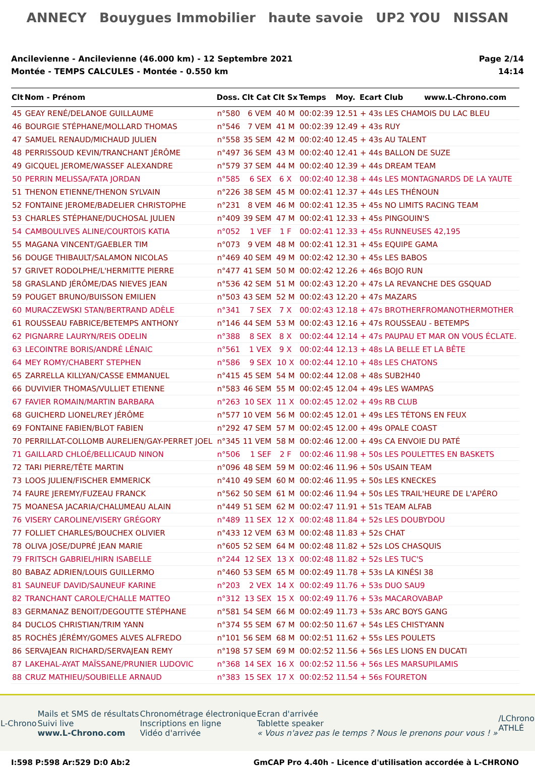ANNECY Bouygues Immobilier haute savoie UP2 YOU NISSAN
Ancilevienne - Ancilevienne (46.000 km) - 12 Septembre 2021
Montée - TEMPS CALCULES - Montée - 0.550 km
Page 2/14
14:14
| Clt | Nom - Prénom | Doss. | Clt Cat | Clt Sx | Temps | Moy. | Ecart | Club www.L-Chrono.com |
| --- | --- | --- | --- | --- | --- | --- | --- | --- |
| 45 | GEAY RENÉ/DELANOE GUILLAUME | n°580 | 6 VEM | 40 M | 00:02:39 | 12.51 | + 43s | LES CHAMOIS DU LAC BLEU |
| 46 | BOURGIE STÉPHANE/MOLLARD THOMAS | n°546 | 7 VEM | 41 M | 00:02:39 | 12.49 | + 43s | RUY |
| 47 | SAMUEL RENAUD/MICHAUD JULIEN | n°558 | 35 SEM | 42 M | 00:02:40 | 12.45 | + 43s | AU TALENT |
| 48 | PERRISSOUD KEVIN/TRANCHANT JÉRÔME | n°497 | 36 SEM | 43 M | 00:02:40 | 12.41 | + 44s | BALLON DE SUZE |
| 49 | GICQUEL JEROME/WASSEF ALEXANDRE | n°579 | 37 SEM | 44 M | 00:02:40 | 12.39 | + 44s | DREAM TEAM |
| 50 | PERRIN MELISSA/FATA JORDAN | n°585 | 6 SEX | 6 X | 00:02:40 | 12.38 | + 44s | LES MONTAGNARDS DE LA YAUTE |
| 51 | THENON ETIENNE/THENON SYLVAIN | n°226 | 38 SEM | 45 M | 00:02:41 | 12.37 | + 44s | LES THÉNOUN |
| 52 | FONTAINE JEROME/BADELIER CHRISTOPHE | n°231 | 8 VEM | 46 M | 00:02:41 | 12.35 | + 45s | NO LIMITS RACING TEAM |
| 53 | CHARLES STÉPHANE/DUCHOSAL JULIEN | n°409 | 39 SEM | 47 M | 00:02:41 | 12.33 | + 45s | PINGOUIN'S |
| 54 | CAMBOULIVES ALINE/COURTOIS KATIA | n°052 | 1 VEF | 1 F | 00:02:41 | 12.33 | + 45s | RUNNEUSES 42,195 |
| 55 | MAGANA VINCENT/GAEBLER TIM | n°073 | 9 VEM | 48 M | 00:02:41 | 12.31 | + 45s | EQUIPE GAMA |
| 56 | DOUGE THIBAULT/SALAMON NICOLAS | n°469 | 40 SEM | 49 M | 00:02:42 | 12.30 | + 45s | LES BABOS |
| 57 | GRIVET RODOLPHE/L'HERMITTE PIERRE | n°477 | 41 SEM | 50 M | 00:02:42 | 12.26 | + 46s | BOJO RUN |
| 58 | GRASLAND JÉRÔME/DAS NIEVES JEAN | n°536 | 42 SEM | 51 M | 00:02:43 | 12.20 | + 47s | LA REVANCHE DES GSQUAD |
| 59 | POUGET BRUNO/BUISSON EMILIEN | n°503 | 43 SEM | 52 M | 00:02:43 | 12.20 | + 47s | MAZARS |
| 60 | MURACZEWSKI STAN/BERTRAND ADÈLE | n°341 | 7 SEX | 7 X | 00:02:43 | 12.18 | + 47s | BROTHERFROMANOTHERMOTHER |
| 61 | ROUSSEAU FABRICE/BETEMPS ANTHONY | n°146 | 44 SEM | 53 M | 00:02:43 | 12.16 | + 47s | ROUSSEAU - BETEMPS |
| 62 | PIGNARRE LAURYN/REIS ODELIN | n°388 | 8 SEX | 8 X | 00:02:44 | 12.14 | + 47s | PAUPAU ET MAR ON VOUS ÉCLATE. |
| 63 | LECOINTRE BORIS/ANDRÉ LÉNAIC | n°561 | 1 VEX | 9 X | 00:02:44 | 12.13 | + 48s | LA BELLE ET LA BÊTE |
| 64 | MEY ROMY/CHABERT STEPHEN | n°586 | 9 SEX | 10 X | 00:02:44 | 12.10 | + 48s | LES CHATONS |
| 65 | ZARRELLA KILLYAN/CASSE EMMANUEL | n°415 | 45 SEM | 54 M | 00:02:44 | 12.08 | + 48s | SUB2H40 |
| 66 | DUVIVIER THOMAS/VULLIET ETIENNE | n°583 | 46 SEM | 55 M | 00:02:45 | 12.04 | + 49s | LES WAMPAS |
| 67 | FAVIER ROMAIN/MARTIN BARBARA | n°263 | 10 SEX | 11 X | 00:02:45 | 12.02 | + 49s | RB CLUB |
| 68 | GUICHERD LIONEL/REY JÉRÔME | n°577 | 10 VEM | 56 M | 00:02:45 | 12.01 | + 49s | LES TÉTONS EN FEUX |
| 69 | FONTAINE FABIEN/BLOT FABIEN | n°292 | 47 SEM | 57 M | 00:02:45 | 12.00 | + 49s | OPALE COAST |
| 70 | PERRILLAT-COLLOMB AURELIEN/GAY-PERRET JOEL | n°345 | 11 VEM | 58 M | 00:02:46 | 12.00 | + 49s | CA ENVOIE DU PATÉ |
| 71 | GAILLARD CHLOÉ/BELLICAUD NINON | n°506 | 1 SEF | 2 F | 00:02:46 | 11.98 | + 50s | LES POULETTES EN BASKETS |
| 72 | TARI PIERRE/TÊTE MARTIN | n°096 | 48 SEM | 59 M | 00:02:46 | 11.96 | + 50s | USAIN TEAM |
| 73 | LOOS JULIEN/FISCHER EMMERICK | n°410 | 49 SEM | 60 M | 00:02:46 | 11.95 | + 50s | LES KNECKES |
| 74 | FAURE JEREMY/FUZEAU FRANCK | n°562 | 50 SEM | 61 M | 00:02:46 | 11.94 | + 50s | LES TRAIL'HEURE DE L'APÉRO |
| 75 | MOANESA JACARIA/CHALUMEAU ALAIN | n°449 | 51 SEM | 62 M | 00:02:47 | 11.91 | + 51s | TEAM ALFAB |
| 76 | VISERY CAROLINE/VISERY GRÉGORY | n°489 | 11 SEX | 12 X | 00:02:48 | 11.84 | + 52s | LES DOUBYDOU |
| 77 | FOLLIET CHARLES/BOUCHEX OLIVIER | n°433 | 12 VEM | 63 M | 00:02:48 | 11.83 | + 52s | CHAT |
| 78 | OLIVA JOSE/DUPRÉ JEAN MARIE | n°605 | 52 SEM | 64 M | 00:02:48 | 11.82 | + 52s | LOS CHASQUIS |
| 79 | FRITSCH GABRIEL/HIRN ISABELLE | n°244 | 12 SEX | 13 X | 00:02:48 | 11.82 | + 52s | LES TUC'S |
| 80 | BABAZ ADRIEN/LOUIS GUILLERMO | n°460 | 53 SEM | 65 M | 00:02:49 | 11.78 | + 53s | LA KINÉSI 38 |
| 81 | SAUNEUF DAVID/SAUNEUF KARINE | n°203 | 2 VEX | 14 X | 00:02:49 | 11.76 | + 53s | DUO SAU9 |
| 82 | TRANCHANT CAROLE/CHALLE MATTEO | n°312 | 13 SEX | 15 X | 00:02:49 | 11.76 | + 53s | MACAROVABAP |
| 83 | GERMANAZ BENOIT/DEGOUTTE STÉPHANE | n°581 | 54 SEM | 66 M | 00:02:49 | 11.73 | + 53s | ARC BOYS GANG |
| 84 | DUCLOS CHRISTIAN/TRIM YANN | n°374 | 55 SEM | 67 M | 00:02:50 | 11.67 | + 54s | LES CHISTYANN |
| 85 | ROCHÈS JÉRÉMY/GOMES ALVES ALFREDO | n°101 | 56 SEM | 68 M | 00:02:51 | 11.62 | + 55s | LES POULETS |
| 86 | SERVAJEAN RICHARD/SERVAJEAN REMY | n°198 | 57 SEM | 69 M | 00:02:52 | 11.56 | + 56s | LES LIONS EN DUCATI |
| 87 | LAKEHAL-AYAT MAÏSSANE/PRUNIER LUDOVIC | n°368 | 14 SEX | 16 X | 00:02:52 | 11.56 | + 56s | LES MARSUPILAMIS |
| 88 | CRUZ MATHIEU/SOUBIELLE ARNAUD | n°383 | 15 SEX | 17 X | 00:02:52 | 11.54 | + 56s | FOURETON |
L-Chrono
Mails et SMS de résultats
Suivi live
www.L-Chrono.com
Chronométrage électronique
Inscriptions en ligne
Vidéo d'arrivée
Ecran d'arrivée
Tablette speaker
« Vous n'avez pas le temps ? Nous le prenons pour vous ! »
/LChrono
ATHLÉ
I:598 P:598 Ar:529 D:0 Ab:2 GmCAP Pro 4.40h - Licence d'utilisation accordée à L-CHRONO